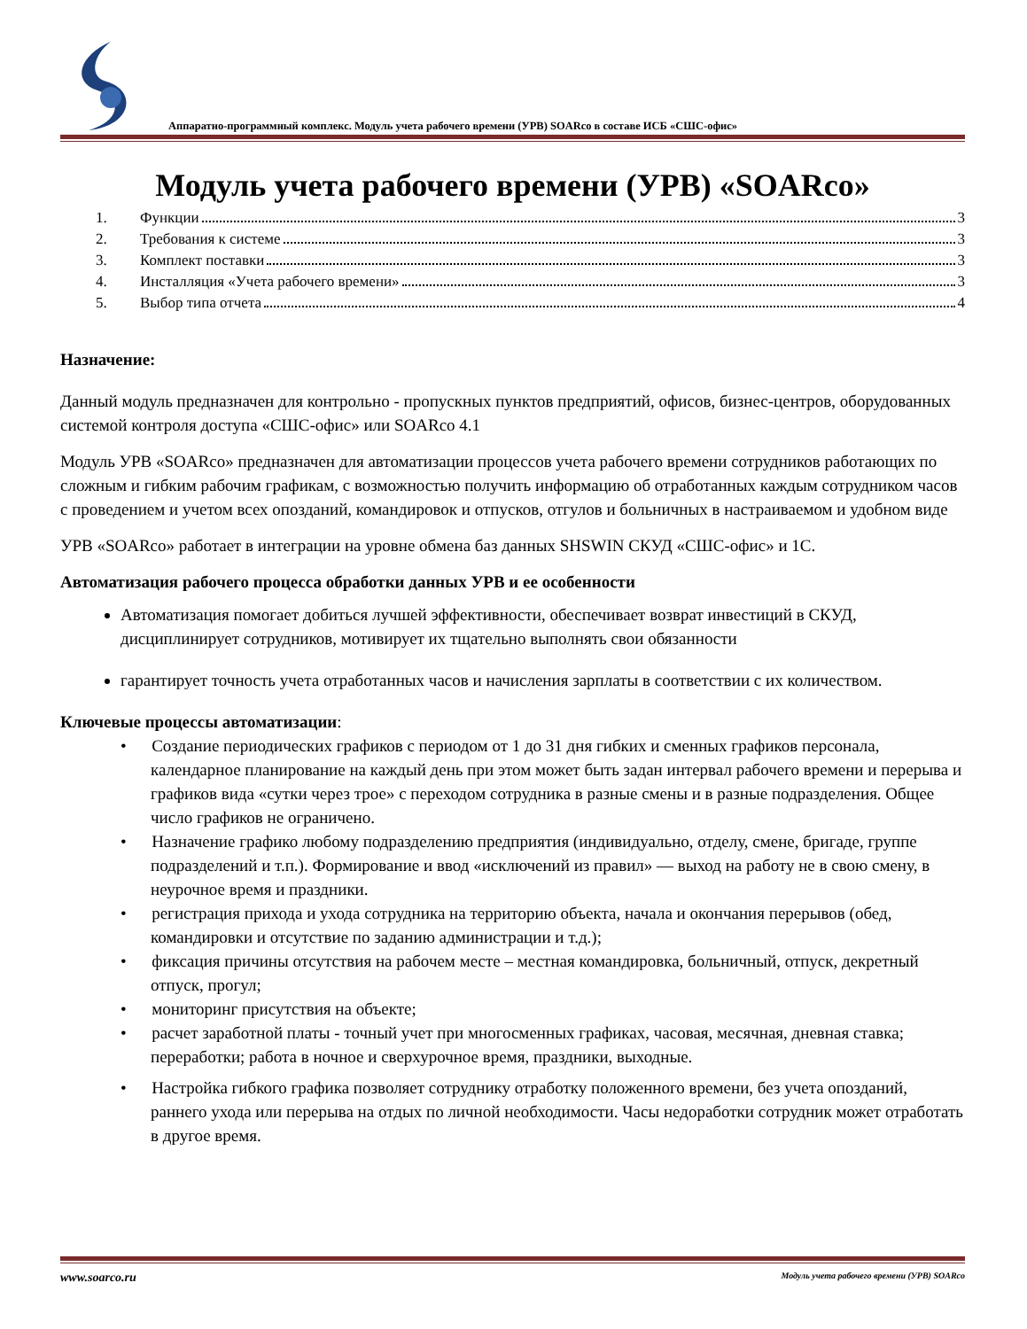Аппаратно-программный комплекс. Модуль учета рабочего времени (УРВ) SOARco в составе ИСБ «СШС-офис»
Модуль учета рабочего времени (УРВ) «SOARco»
1. Функции 3
2. Требования к системе 3
3. Комплект поставки 3
4. Инсталляция «Учета рабочего времени» 3
5. Выбор типа отчета 4
Назначение:
Данный модуль предназначен для контрольно - пропускных пунктов предприятий, офисов, бизнес-центров, оборудованных системой контроля доступа «СШС-офис» или SOARco 4.1
Модуль УРВ «SOARco» предназначен для автоматизации процессов учета рабочего времени сотрудников работающих по сложным и гибким рабочим графикам, с возможностью получить информацию об отработанных каждым сотрудником часов с проведением и учетом всех опозданий, командировок и отпусков, отгулов и больничных в настраиваемом и удобном виде
УРВ «SOARco» работает в интеграции на уровне обмена баз данных SHSWIN СКУД «СШС-офис» и 1С.
Автоматизация рабочего процесса обработки данных УРВ и ее особенности
Автоматизация помогает добиться лучшей эффективности, обеспечивает возврат инвестиций в СКУД, дисциплинирует сотрудников, мотивирует их тщательно выполнять свои обязанности
гарантирует точность учета отработанных часов и начисления зарплаты в соответствии с их количеством.
Ключевые процессы автоматизации:
• Создание периодических графиков с периодом от 1 до 31 дня гибких и сменных графиков персонала, календарное планирование на каждый день при этом может быть задан интервал рабочего времени и перерыва и графиков вида «сутки через трое» с переходом сотрудника в разные смены и в разные подразделения. Общее число графиков не ограничено.
• Назначение графико любому подразделению предприятия (индивидуально, отделу, смене, бригаде, группе подразделений и т.п.). Формирование и ввод «исключений из правил» — выход на работу не в свою смену, в неурочное время и праздники.
• регистрация прихода и ухода сотрудника на территорию объекта, начала и окончания перерывов (обед, командировки и отсутствие по заданию администрации и т.д.);
• фиксация причины отсутствия на рабочем месте – местная командировка, больничный, отпуск, декретный отпуск, прогул;
• мониторинг присутствия на объекте;
• расчет заработной платы - точный учет при многосменных графиках, часовая, месячная, дневная ставка; переработки; работа в ночное и сверхурочное время, праздники, выходные.
• Настройка гибкого графика позволяет сотруднику отработку положенного времени, без учета опозданий, раннего ухода или перерыва на отдых по личной необходимости. Часы недоработки сотрудник может отработать в другое время.
www.soarco.ru Модуль учета рабочего времени (УРВ) SOARco